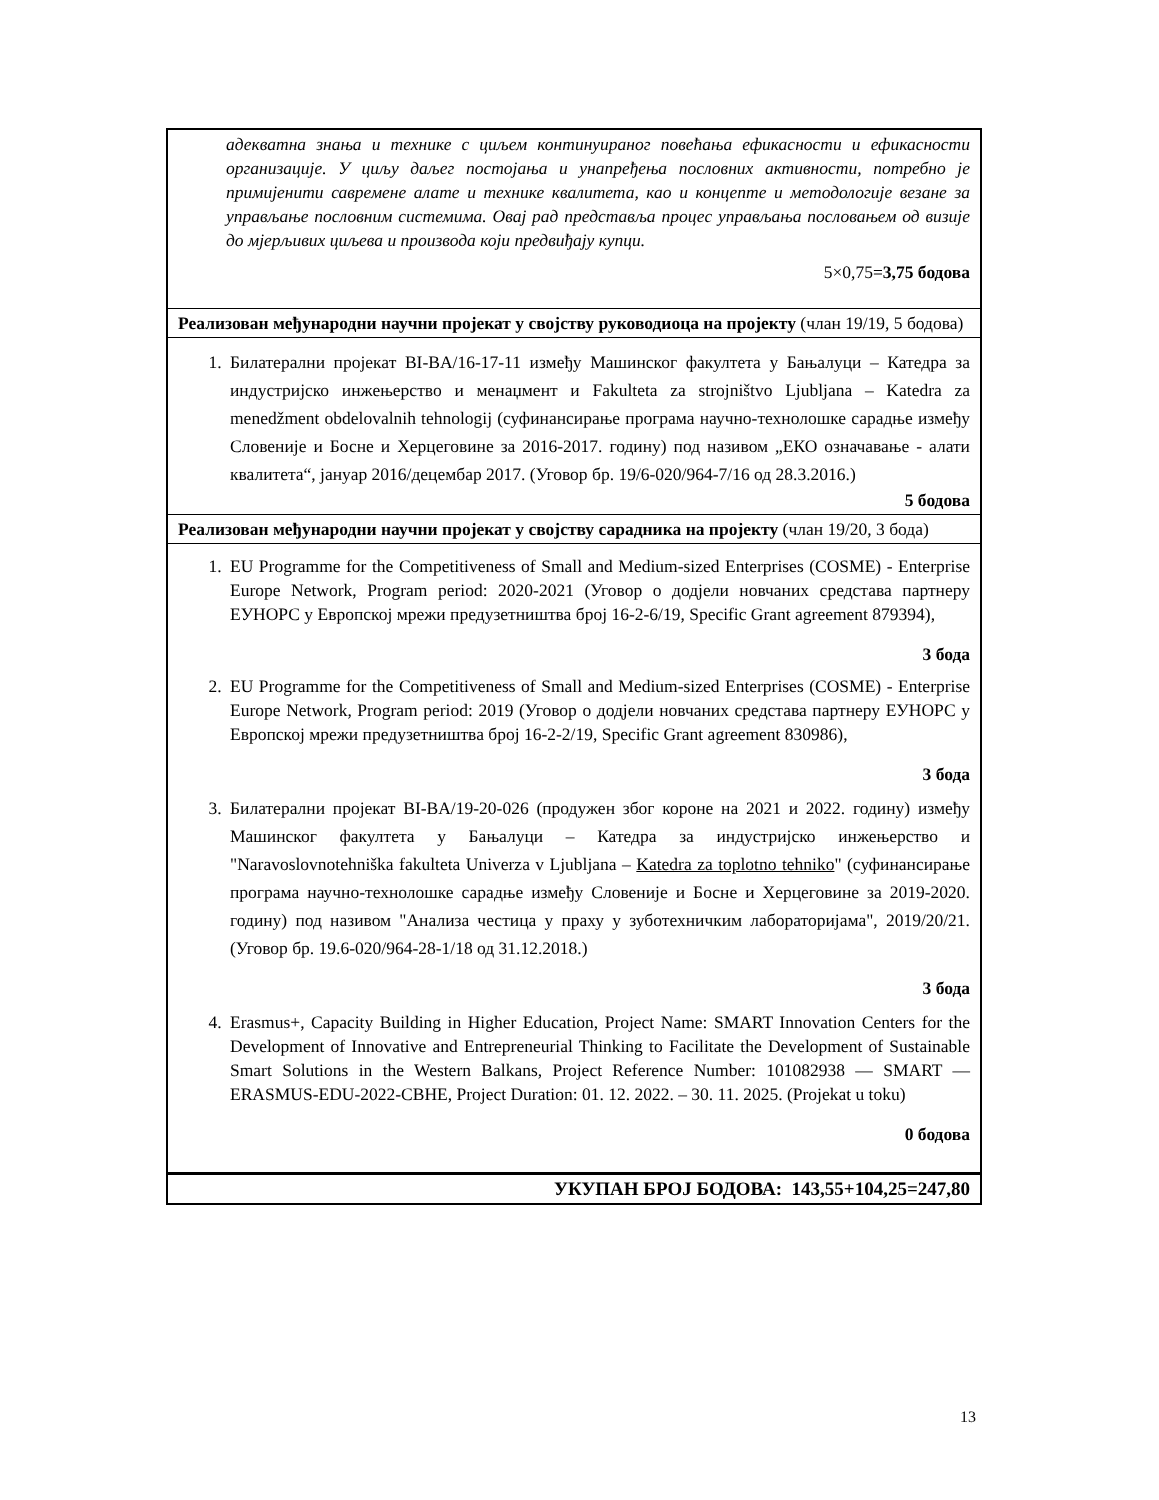| адекватна знања и технике с циљем континуираног повећања ефикасности и ефикасности организације. У циљу даљег постојања и унапређења пословних активности, потребно је примијенити савремене алате и технике квалитета, као и концепте и методологије везане за управљање пословним системима. Овај рад представља процес управљања пословањем од визије до мјерљивих циљева и производа који предвиђају купци. 5×0,75= 3,75 бодова |
| Реализован међународни научни пројекат у својству руководиоца на пројекту (члан 19/19, 5 бодова) |
| 1. Билатерални пројекат BI-BA/16-17-11 између Машинског факултета у Бањалуци – Катедра за индустријско инжењерство и менаџмент и Fakulteta za strojništvo Ljubljana – Katedra za menedžment obdelovalnih tehnologij (суфинансирање програма научно-технолошке сарадње између Словеније и Босне и Херцеговине за 2016-2017. годину) под називом „ЕКО означавање - алати квалитета“, јануар 2016/децембар 2017. (Уговор бр. 19/6-020/964-7/16 од 28.3.2016.) 5 бодова |
| Реализован међународни научни пројекат у својству сарадника на пројекту (члан 19/20, 3 бода) |
| 1. EU Programme for the Competitiveness of Small and Medium-sized Enterprises (COSME) - Enterprise Europe Network, Program period: 2020-2021 (Уговор о додјели новчаних средстава партнеру ЕУНОРС у Европској мрежи предузетништва број 16-2-6/19, Specific Grant agreement 879394), 3 бода 2. EU Programme for the Competitiveness of Small and Medium-sized Enterprises (COSME) - Enterprise Europe Network, Program period: 2019 (Уговор о додјели новчаних средстава партнеру ЕУНОРС у Европској мрежи предузетништва број 16-2-2/19, Specific Grant agreement 830986), 3 бода 3. Билатерални пројекат BI-BA/19-20-026 (продужен због короне на 2021 и 2022. годину) између Машинског факултета у Бањалуци – Катедра за индустријско инжењерство и "Naravoslovnotehniška fakulteta Univerza v Ljubljana – Katedra za toplotno tehniko " (суфинансирање програма научно-технолошке сарадње између Словеније и Босне и Херцеговине за 2019-2020. годину) под називом "Анализа честица у праху у зуботехничким лабораторијама", 2019/20/21.(Уговор бр. 19.6-020/964-28-1/18 од 31.12.2018.) 3 бода 4. Erasmus+, Capacity Building in Higher Education, Project Name: SMART Innovation Centers for the Development of Innovative and Entrepreneurial Thinking to Facilitate the Development of Sustainable Smart Solutions in the Western Balkans, Project Reference Number: 101082938 — SMART — ERASMUS-EDU-2022-CBHE, Project Duration: 01. 12. 2022. – 30. 11. 2025. (Projekat u toku) 0 бодова |
| УКУПАН БРОЈ БОДОВА: 143,55+104,25=247,80 |
13